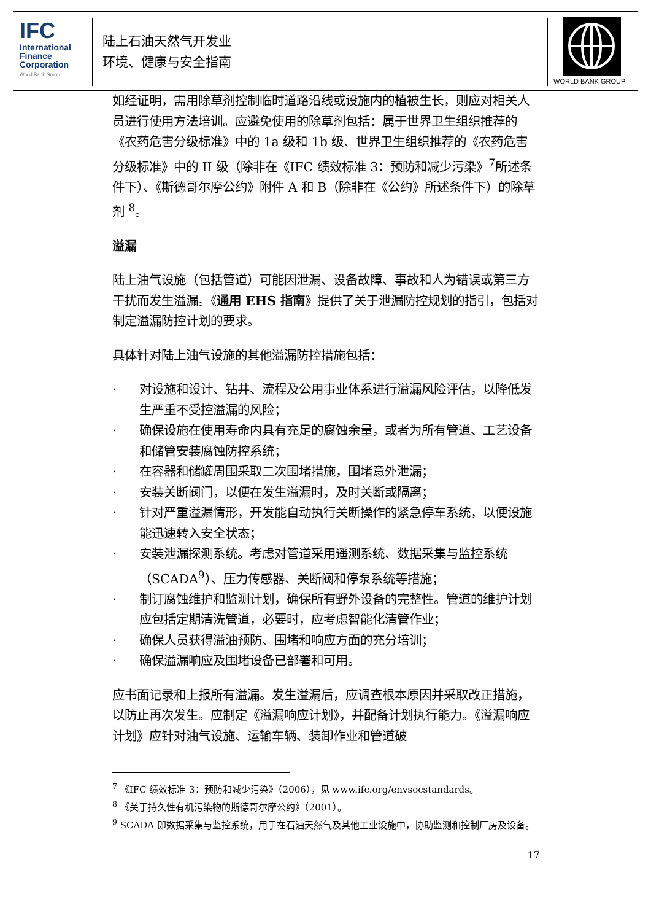IFC
International
Finance
Corporation
World Bank Group
陆上石油天然气开发业
环境、健康与安全指南
WORLD BANK GROUP
如经证明，需用除草剂控制临时道路沿线或设施内的植被生长，则应对相关人员进行使用方法培训。应避免使用的除草剂包括：属于世界卫生组织推荐的《农药危害分级标准》中的 1a 级和 1b 级、世界卫生组织推荐的《农药危害分级标准》中的 II 级（除非在《IFC 绩效标准 3：预防和减少污染》<sup>7</sup>所述条件下）、《斯德哥尔摩公约》附件 A 和 B（除非在《公约》所述条件下）的除草剂 <sup>8</sup>。
溢漏
陆上油气设施（包括管道）可能因泄漏、设备故障、事故和人为错误或第三方干扰而发生溢漏。《通用 EHS 指南》提供了关于泄漏防控规划的指引，包括对制定溢漏防控计划的要求。
具体针对陆上油气设施的其他溢漏防控措施包括：
· 对设施和设计、钻井、流程及公用事业体系进行溢漏风险评估，以降低发生严重不受控溢漏的风险；
· 确保设施在使用寿命内具有充足的腐蚀余量，或者为所有管道、工艺设备和储管安装腐蚀防控系统；
· 在容器和储罐周围采取二次围堵措施，围堵意外泄漏；
· 安装关断阀门，以便在发生溢漏时，及时关断或隔离；
· 针对严重溢漏情形，开发能自动执行关断操作的紧急停车系统，以便设施能迅速转入安全状态；
· 安装泄漏探测系统。考虑对管道采用遥测系统、数据采集与监控系统（SCADA<sup>9</sup>）、压力传感器、关断阀和停泵系统等措施；
· 制订腐蚀维护和监测计划，确保所有野外设备的完整性。管道的维护计划应包括定期清洗管道，必要时，应考虑智能化清管作业；
· 确保人员获得溢油预防、围堵和响应方面的充分培训；
· 确保溢漏响应及围堵设备已部署和可用。
应书面记录和上报所有溢漏。发生溢漏后，应调查根本原因并采取改正措施，以防止再次发生。应制定《溢漏响应计划》，并配备计划执行能力。《溢漏响应计划》应针对油气设施、运输车辆、装卸作业和管道破
<sup>7</sup> 《IFC 绩效标准 3：预防和减少污染》（2006），见 www.ifc.org/envsocstandards。
<sup>8</sup> 《关于持久性有机污染物的斯德哥尔摩公约》（2001）。
<sup>9</sup> SCADA 即数据采集与监控系统，用于在石油天然气及其他工业设施中，协助监测和控制厂房及设备。
17